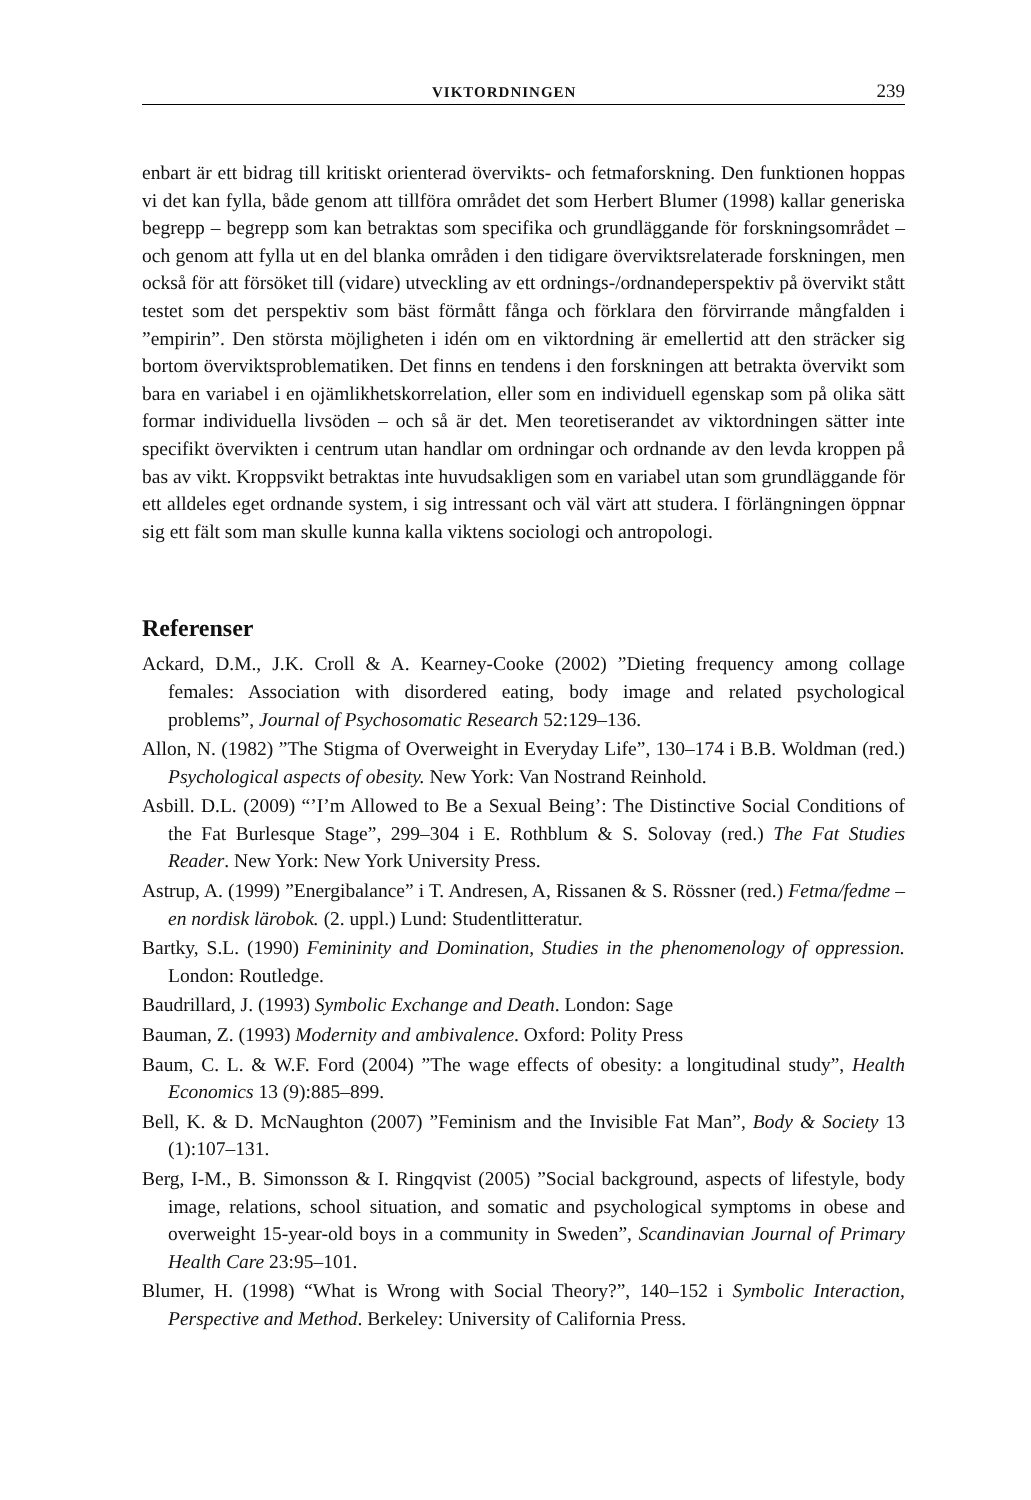VIKTORDNINGEN 239
enbart är ett bidrag till kritiskt orienterad övervikts- och fetmaforskning. Den funktionen hoppas vi det kan fylla, både genom att tillföra området det som Herbert Blumer (1998) kallar generiska begrepp – begrepp som kan betraktas som specifika och grundläggande för forskningsområdet – och genom att fylla ut en del blanka områden i den tidigare överviktsrelaterade forskningen, men också för att försöket till (vidare) utveckling av ett ordnings-/ordnandeperspektiv på övervikt stått testet som det perspektiv som bäst förmått fånga och förklara den förvirrande mångfalden i ”empirin”. Den största möjligheten i idén om en viktordning är emellertid att den sträcker sig bortom överviktsproblematiken. Det finns en tendens i den forskningen att betrakta övervikt som bara en variabel i en ojämlikhetskorrelation, eller som en individuell egenskap som på olika sätt formar individuella livsöden – och så är det. Men teoretiserandet av viktordningen sätter inte specifikt övervikten i centrum utan handlar om ordningar och ordnande av den levda kroppen på bas av vikt. Kroppsvikt betraktas inte huvudsakligen som en variabel utan som grundläggande för ett alldeles eget ordnande system, i sig intressant och väl värt att studera. I förlängningen öppnar sig ett fält som man skulle kunna kalla viktens sociologi och antropologi.
Referenser
Ackard, D.M., J.K. Croll & A. Kearney-Cooke (2002) ”Dieting frequency among collage females: Association with disordered eating, body image and related psychological problems”, Journal of Psychosomatic Research 52:129–136.
Allon, N. (1982) ”The Stigma of Overweight in Everyday Life”, 130–174 i B.B. Woldman (red.) Psychological aspects of obesity. New York: Van Nostrand Reinhold.
Asbill. D.L. (2009) “’I’m Allowed to Be a Sexual Being’: The Distinctive Social Conditions of the Fat Burlesque Stage”, 299–304 i E. Rothblum & S. Solovay (red.) The Fat Studies Reader. New York: New York University Press.
Astrup, A. (1999) ”Energibalance” i T. Andresen, A, Rissanen & S. Rössner (red.) Fetma/fedme – en nordisk lärobok. (2. uppl.) Lund: Studentlitteratur.
Bartky, S.L. (1990) Femininity and Domination, Studies in the phenomenology of oppression. London: Routledge.
Baudrillard, J. (1993) Symbolic Exchange and Death. London: Sage
Bauman, Z. (1993) Modernity and ambivalence. Oxford: Polity Press
Baum, C. L. & W.F. Ford (2004) ”The wage effects of obesity: a longitudinal study”, Health Economics 13 (9):885–899.
Bell, K. & D. McNaughton (2007) ”Feminism and the Invisible Fat Man”, Body & Society 13 (1):107–131.
Berg, I-M., B. Simonsson & I. Ringqvist (2005) ”Social background, aspects of lifestyle, body image, relations, school situation, and somatic and psychological symptoms in obese and overweight 15-year-old boys in a community in Sweden”, Scandinavian Journal of Primary Health Care 23:95–101.
Blumer, H. (1998) “What is Wrong with Social Theory?”, 140–152 i Symbolic Interaction, Perspective and Method. Berkeley: University of California Press.